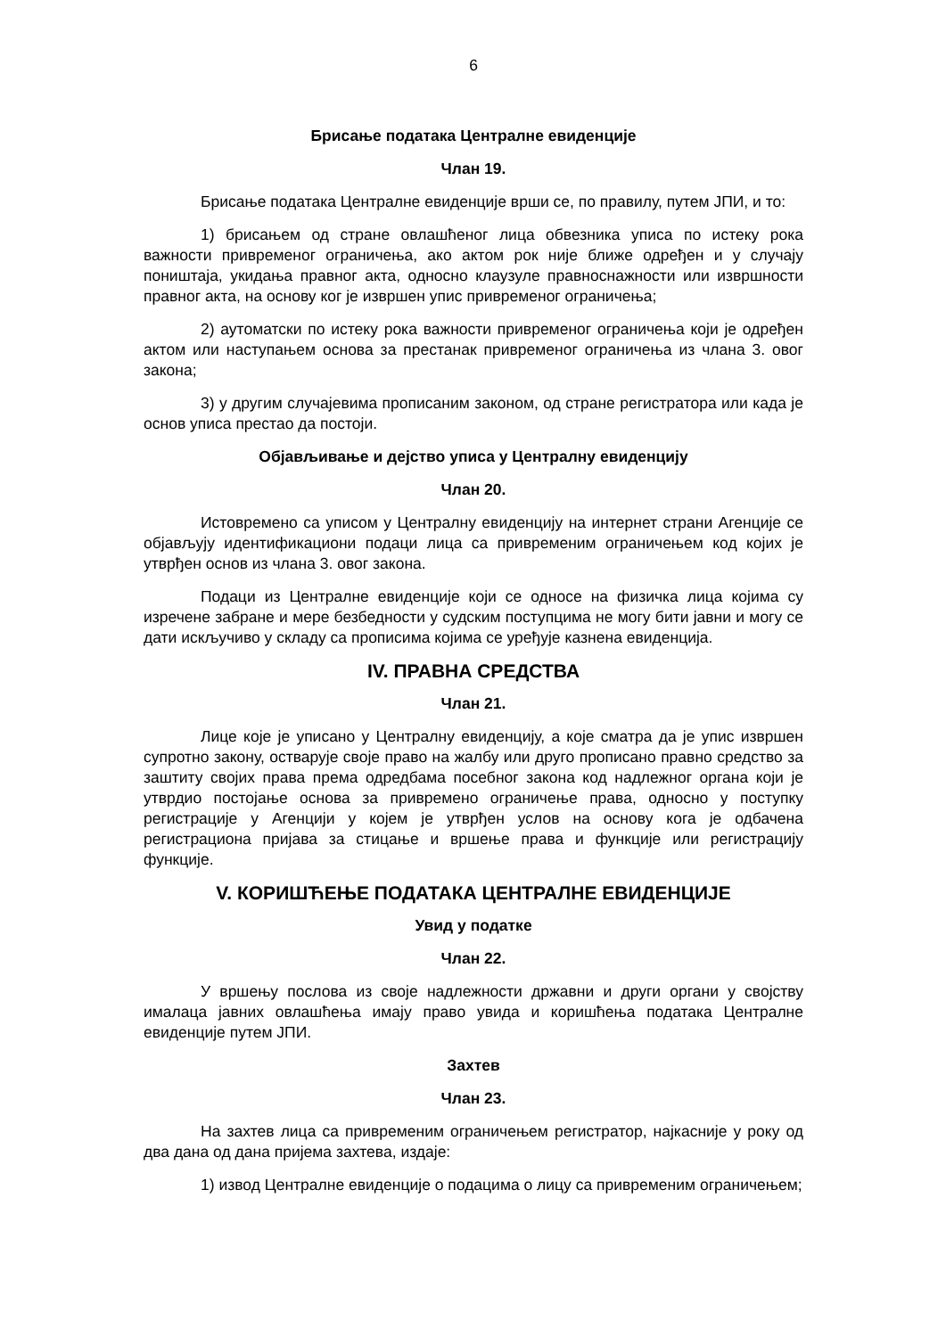6
Брисање података Централне евиденције
Члан 19.
Брисање података Централне евиденције врши се, по правилу, путем ЈПИ, и то:
1) брисањем од стране овлашћеног лица обвезника уписа по истеку рока важности привременог ограничења, ако актом рок није ближе одређен и у случају поништаја, укидања правног акта, односно клаузуле правноснажности или извршности правног акта, на основу ког је извршен упис привременог ограничења;
2) аутоматски по истеку рока важности привременог ограничења који је одређен актом или наступањем основа за престанак привременог ограничења из члана 3. овог закона;
3) у другим случајевима прописаним законом, од стране регистратора или када је основ уписа престао да постоји.
Објављивање и дејство уписа у Централну евиденцију
Члан 20.
Истовремено са уписом у Централну евиденцију на интернет страни Агенције се објављују идентификациони подаци лица са привременим ограничењем код којих је утврђен основ из члана 3. овог закона.
Подаци из Централне евиденције који се односе на физичка лица којима су изречене забране и мере безбедности у судским поступцима не могу бити јавни и могу се дати искључиво у складу са прописима којима се уређује казнена евиденција.
IV. ПРАВНА СРЕДСТВА
Члан 21.
Лице које је уписано у Централну евиденцију, а које сматра да је упис извршен супротно закону, остварује своје право на жалбу или друго прописано правно средство за заштиту својих права према одредбама посебног закона код надлежног органа који је утврдио постојање основа за привремено ограничење права, односно у поступку регистрације у Агенцији у којем је утврђен услов на основу кога је одбачена регистрациона пријава за стицање и вршење права и функције или регистрацију функције.
V. КОРИШЋЕЊЕ ПОДАТАКА ЦЕНТРАЛНЕ ЕВИДЕНЦИЈЕ
Увид у податке
Члан 22.
У вршењу послова из своје надлежности државни и други органи у својству ималаца јавних овлашћења имају право увида и коришћења података Централне евиденције путем ЈПИ.
Захтев
Члан 23.
На захтев лица са привременим ограничењем регистратор, најкасније у року од два дана од дана пријема захтева, издаје:
1) извод Централне евиденције о подацима о лицу са привременим ограничењем;